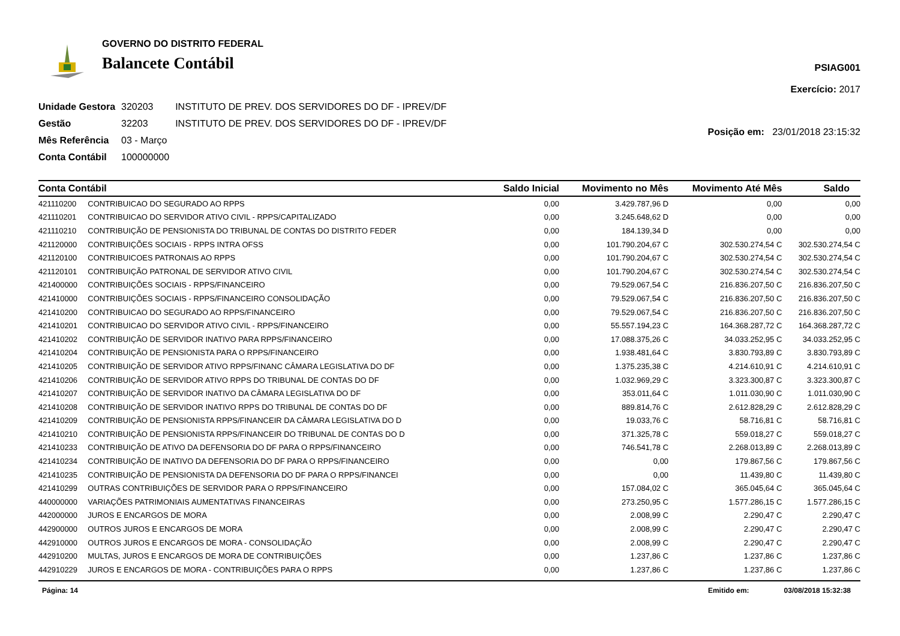GOVERNO DO DISTRITO FEDERAL
Balancete Contábil
PSIAG001
Exercício: 2017
| Unidade Gestora | 320203 | INSTITUTO DE PREV. DOS SERVIDORES DO DF - IPREV/DF |
| Gestão | 32203 | INSTITUTO DE PREV. DOS SERVIDORES DO DF - IPREV/DF |
| Mês Referência | 03 - Março | |
| Conta Contábil | 100000000 | |
Posição em: 23/01/2018 23:15:32
| Conta Contábil | | Saldo Inicial | Movimento no Mês | Movimento Até Mês | Saldo |
| --- | --- | --- | --- | --- | --- |
| 421110200 | CONTRIBUICAO DO SEGURADO AO RPPS | 0,00 | 3.429.787,96 D | 0,00 | 0,00 |
| 421110201 | CONTRIBUICAO DO SERVIDOR ATIVO CIVIL - RPPS/CAPITALIZADO | 0,00 | 3.245.648,62 D | 0,00 | 0,00 |
| 421110210 | CONTRIBUIÇÃO DE PENSIONISTA DO TRIBUNAL DE CONTAS DO DISTRITO FEDER | 0,00 | 184.139,34 D | 0,00 | 0,00 |
| 421120000 | CONTRIBUIÇÕES SOCIAIS - RPPS INTRA OFSS | 0,00 | 101.790.204,67 C | 302.530.274,54 C | 302.530.274,54 C |
| 421120100 | CONTRIBUICOES PATRONAIS AO RPPS | 0,00 | 101.790.204,67 C | 302.530.274,54 C | 302.530.274,54 C |
| 421120101 | CONTRIBUIÇÃO PATRONAL DE SERVIDOR ATIVO CIVIL | 0,00 | 101.790.204,67 C | 302.530.274,54 C | 302.530.274,54 C |
| 421400000 | CONTRIBUIÇÕES SOCIAIS - RPPS/FINANCEIRO | 0,00 | 79.529.067,54 C | 216.836.207,50 C | 216.836.207,50 C |
| 421410000 | CONTRIBUIÇÕES SOCIAIS - RPPS/FINANCEIRO CONSOLIDAÇÃO | 0,00 | 79.529.067,54 C | 216.836.207,50 C | 216.836.207,50 C |
| 421410200 | CONTRIBUICAO DO SEGURADO AO RPPS/FINANCEIRO | 0,00 | 79.529.067,54 C | 216.836.207,50 C | 216.836.207,50 C |
| 421410201 | CONTRIBUICAO DO SERVIDOR ATIVO CIVIL - RPPS/FINANCEIRO | 0,00 | 55.557.194,23 C | 164.368.287,72 C | 164.368.287,72 C |
| 421410202 | CONTRIBUIÇÃO DE SERVIDOR INATIVO PARA RPPS/FINANCEIRO | 0,00 | 17.088.375,26 C | 34.033.252,95 C | 34.033.252,95 C |
| 421410204 | CONTRIBUIÇÃO DE PENSIONISTA PARA O RPPS/FINANCEIRO | 0,00 | 1.938.481,64 C | 3.830.793,89 C | 3.830.793,89 C |
| 421410205 | CONTRIBUIÇÃO DE SERVIDOR ATIVO RPPS/FINANC CÂMARA LEGISLATIVA DO DF | 0,00 | 1.375.235,38 C | 4.214.610,91 C | 4.214.610,91 C |
| 421410206 | CONTRIBUIÇÃO DE SERVIDOR ATIVO RPPS DO TRIBUNAL DE CONTAS DO DF | 0,00 | 1.032.969,29 C | 3.323.300,87 C | 3.323.300,87 C |
| 421410207 | CONTRIBUIÇÃO DE SERVIDOR INATIVO DA CÂMARA LEGISLATIVA DO DF | 0,00 | 353.011,64 C | 1.011.030,90 C | 1.011.030,90 C |
| 421410208 | CONTRIBUIÇÃO DE SERVIDOR INATIVO RPPS DO TRIBUNAL DE CONTAS DO DF | 0,00 | 889.814,76 C | 2.612.828,29 C | 2.612.828,29 C |
| 421410209 | CONTRIBUIÇÃO DE PENSIONISTA RPPS/FINANCEIR DA CÂMARA LEGISLATIVA DO D | 0,00 | 19.033,76 C | 58.716,81 C | 58.716,81 C |
| 421410210 | CONTRIBUIÇÃO DE PENSIONISTA RPPS/FINANCEIR DO TRIBUNAL DE CONTAS DO D | 0,00 | 371.325,78 C | 559.018,27 C | 559.018,27 C |
| 421410233 | CONTRIBUIÇÃO DE ATIVO DA DEFENSORIA DO DF PARA O RPPS/FINANCEIRO | 0,00 | 746.541,78 C | 2.268.013,89 C | 2.268.013,89 C |
| 421410234 | CONTRIBUIÇÃO DE INATIVO DA DEFENSORIA DO DF PARA O RPPS/FINANCEIRO | 0,00 | 0,00 | 179.867,56 C | 179.867,56 C |
| 421410235 | CONTRIBUIÇÃO DE PENSIONISTA DA DEFENSORIA DO DF PARA O RPPS/FINANCEI | 0,00 | 0,00 | 11.439,80 C | 11.439,80 C |
| 421410299 | OUTRAS CONTRIBUIÇÕES DE SERVIDOR PARA O RPPS/FINANCEIRO | 0,00 | 157.084,02 C | 365.045,64 C | 365.045,64 C |
| 440000000 | VARIAÇÕES PATRIMONIAIS AUMENTATIVAS FINANCEIRAS | 0,00 | 273.250,95 C | 1.577.286,15 C | 1.577.286,15 C |
| 442000000 | JUROS E ENCARGOS DE MORA | 0,00 | 2.008,99 C | 2.290,47 C | 2.290,47 C |
| 442900000 | OUTROS JUROS E ENCARGOS DE MORA | 0,00 | 2.008,99 C | 2.290,47 C | 2.290,47 C |
| 442910000 | OUTROS JUROS E ENCARGOS DE MORA - CONSOLIDAÇÃO | 0,00 | 2.008,99 C | 2.290,47 C | 2.290,47 C |
| 442910200 | MULTAS, JUROS E ENCARGOS DE MORA DE CONTRIBUIÇÕES | 0,00 | 1.237,86 C | 1.237,86 C | 1.237,86 C |
| 442910229 | JUROS E ENCARGOS DE MORA - CONTRIBUIÇÕES PARA O RPPS | 0,00 | 1.237,86 C | 1.237,86 C | 1.237,86 C |
Página: 14 Emitido em: 03/08/2018 15:32:38